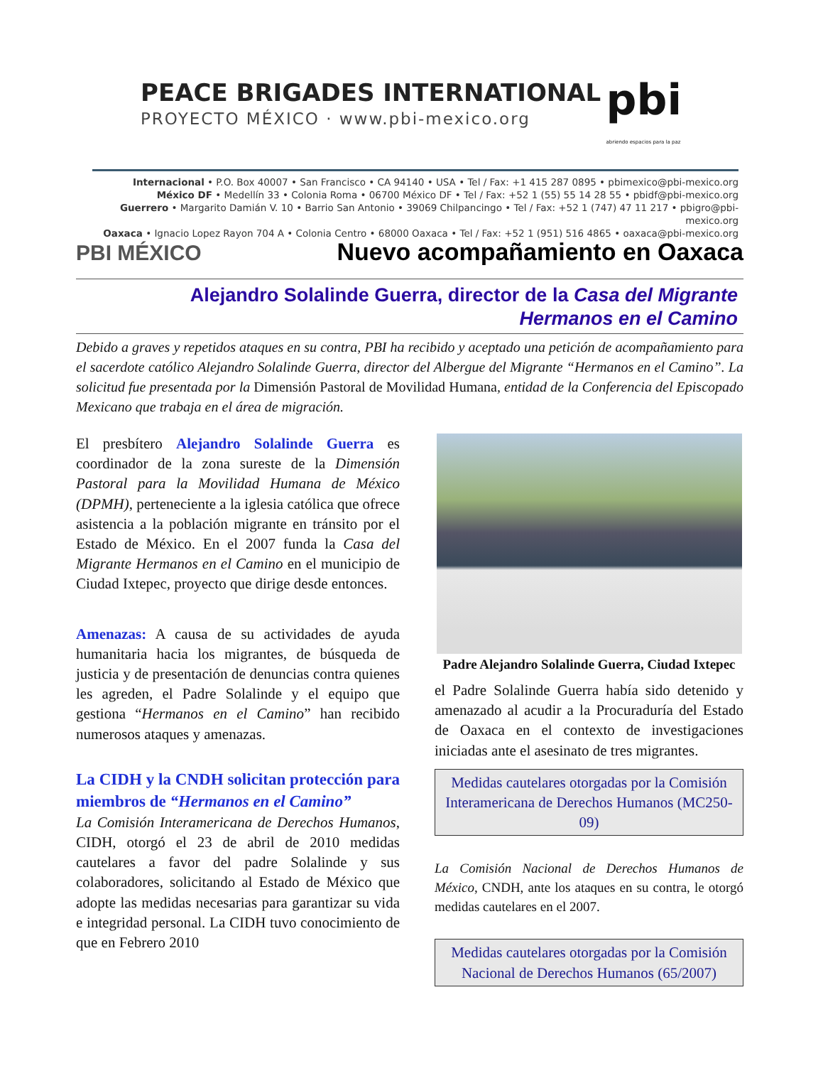PEACE BRIGADES INTERNATIONAL
PROYECTO MÉXICO · www.pbi-mexico.org
pbi
abriendo espacios para la paz
Internacional • P.O. Box 40007 • San Francisco • CA 94140 • USA • Tel / Fax: +1 415 287 0895 • pbimexico@pbi-mexico.org
México DF • Medellín 33 • Colonia Roma • 06700 México DF • Tel / Fax: +52 1 (55) 55 14 28 55 • pbidf@pbi-mexico.org
Guerrero • Margarito Damián V. 10 • Barrio San Antonio • 39069 Chilpancingo • Tel / Fax: +52 1 (747) 47 11 217 • pbigro@pbi-mexico.org
Oaxaca • Ignacio Lopez Rayon 704 A • Colonia Centro • 68000 Oaxaca • Tel / Fax: +52 1 (951) 516 4865 • oaxaca@pbi-mexico.org
PBI MÉXICO Nuevo acompañamiento en Oaxaca
Alejandro Solalinde Guerra, director de la Casa del Migrante
Hermanos en el Camino
Debido a graves y repetidos ataques en su contra, PBI ha recibido y aceptado una petición de acompañamiento para el sacerdote católico Alejandro Solalinde Guerra, director del Albergue del Migrante “Hermanos en el Camino”. La solicitud fue presentada por la Dimensión Pastoral de Movilidad Humana, entidad de la Conferencia del Episcopado Mexicano que trabaja en el área de migración.
El presbítero Alejandro Solalinde Guerra es coordinador de la zona sureste de la Dimensión Pastoral para la Movilidad Humana de México (DPMH), perteneciente a la iglesia católica que ofrece asistencia a la población migrante en tránsito por el Estado de México. En el 2007 funda la Casa del Migrante Hermanos en el Camino en el municipio de Ciudad Ixtepec, proyecto que dirige desde entonces.
Amenazas: A causa de su actividades de ayuda humanitaria hacia los migrantes, de búsqueda de justicia y de presentación de denuncias contra quienes les agreden, el Padre Solalinde y el equipo que gestiona “Hermanos en el Camino” han recibido numerosos ataques y amenazas.
La CIDH y la CNDH solicitan protección para miembros de “Hermanos en el Camino”
La Comisión Interamericana de Derechos Humanos, CIDH, otorgó el 23 de abril de 2010 medidas cautelares a favor del padre Solalinde y sus colaboradores, solicitando al Estado de México que adopte las medidas necesarias para garantizar su vida e integridad personal. La CIDH tuvo conocimiento de que en Febrero 2010
Padre Alejandro Solalinde Guerra, Ciudad Ixtepec
el Padre Solalinde Guerra había sido detenido y amenazado al acudir a la Procuraduría del Estado de Oaxaca en el contexto de investigaciones iniciadas ante el asesinato de tres migrantes.
Medidas cautelares otorgadas por la Comisión Interamericana de Derechos Humanos (MC250-09)
La Comisión Nacional de Derechos Humanos de México, CNDH, ante los ataques en su contra, le otorgó medidas cautelares en el 2007.
Medidas cautelares otorgadas por la Comisión Nacional de Derechos Humanos (65/2007)